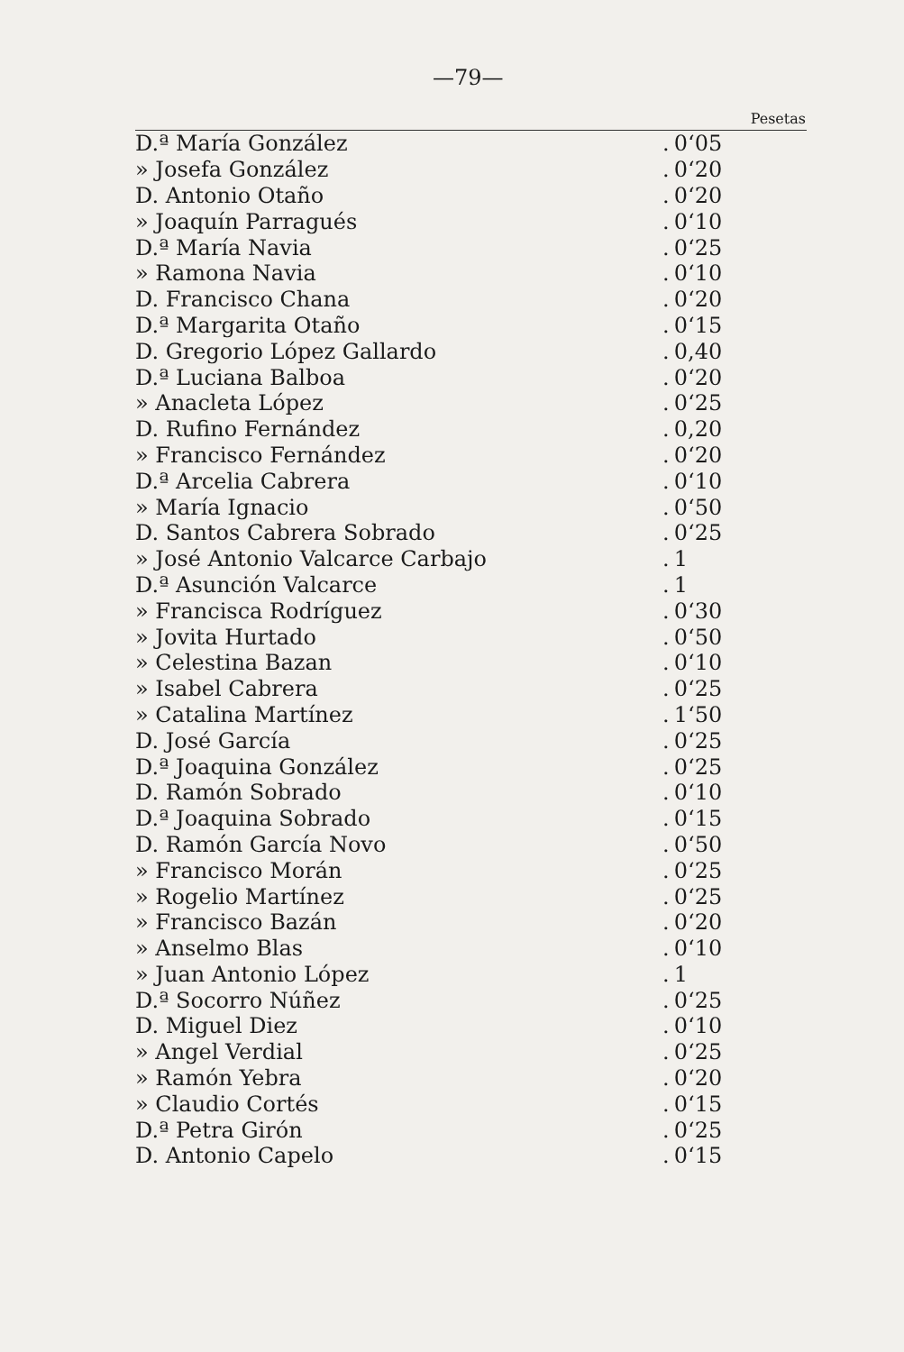—79—
| | | Pesetas |
| --- | --- | --- |
| D.ª María González | . | 0‘05 |
| » Josefa González | . | 0‘20 |
| D. Antonio Otaño | . | 0‘20 |
| » Joaquín Parragués | . | 0‘10 |
| D.ª María Navia | . | 0‘25 |
| » Ramona Navia | . | 0‘10 |
| D. Francisco Chana | . | 0‘20 |
| D.ª Margarita Otaño | . | 0‘15 |
| D. Gregorio López Gallardo | . | 0,40 |
| D.ª Luciana Balboa | . | 0‘20 |
| » Anacleta López | . | 0‘25 |
| D. Rufino Fernández | . | 0,20 |
| » Francisco Fernández | . | 0‘20 |
| D.ª Arcelia Cabrera | . | 0‘10 |
| » María Ignacio | . | 0‘50 |
| D. Santos Cabrera Sobrado | . | 0‘25 |
| » José Antonio Valcarce Carbajo | . | 1 |
| D.ª Asunción Valcarce | . | 1 |
| » Francisca Rodríguez | . | 0‘30 |
| » Jovita Hurtado | . | 0‘50 |
| » Celestina Bazan | . | 0‘10 |
| » Isabel Cabrera | . | 0‘25 |
| » Catalina Martínez | . | 1‘50 |
| D. José García | . | 0‘25 |
| D.ª Joaquina González | . | 0‘25 |
| D. Ramón Sobrado | . | 0‘10 |
| D.ª Joaquina Sobrado | . | 0‘15 |
| D. Ramón García Novo | . | 0‘50 |
| » Francisco Morán | . | 0‘25 |
| » Rogelio Martínez | . | 0‘25 |
| » Francisco Bazán | . | 0‘20 |
| » Anselmo Blas | . | 0‘10 |
| » Juan Antonio López | . | 1 |
| D.ª Socorro Núñez | . | 0‘25 |
| D. Miguel Diez | . | 0‘10 |
| » Angel Verdial | . | 0‘25 |
| » Ramón Yebra | . | 0‘20 |
| » Claudio Cortés | . | 0‘15 |
| D.ª Petra Girón | . | 0‘25 |
| D. Antonio Capelo | . | 0‘15 |